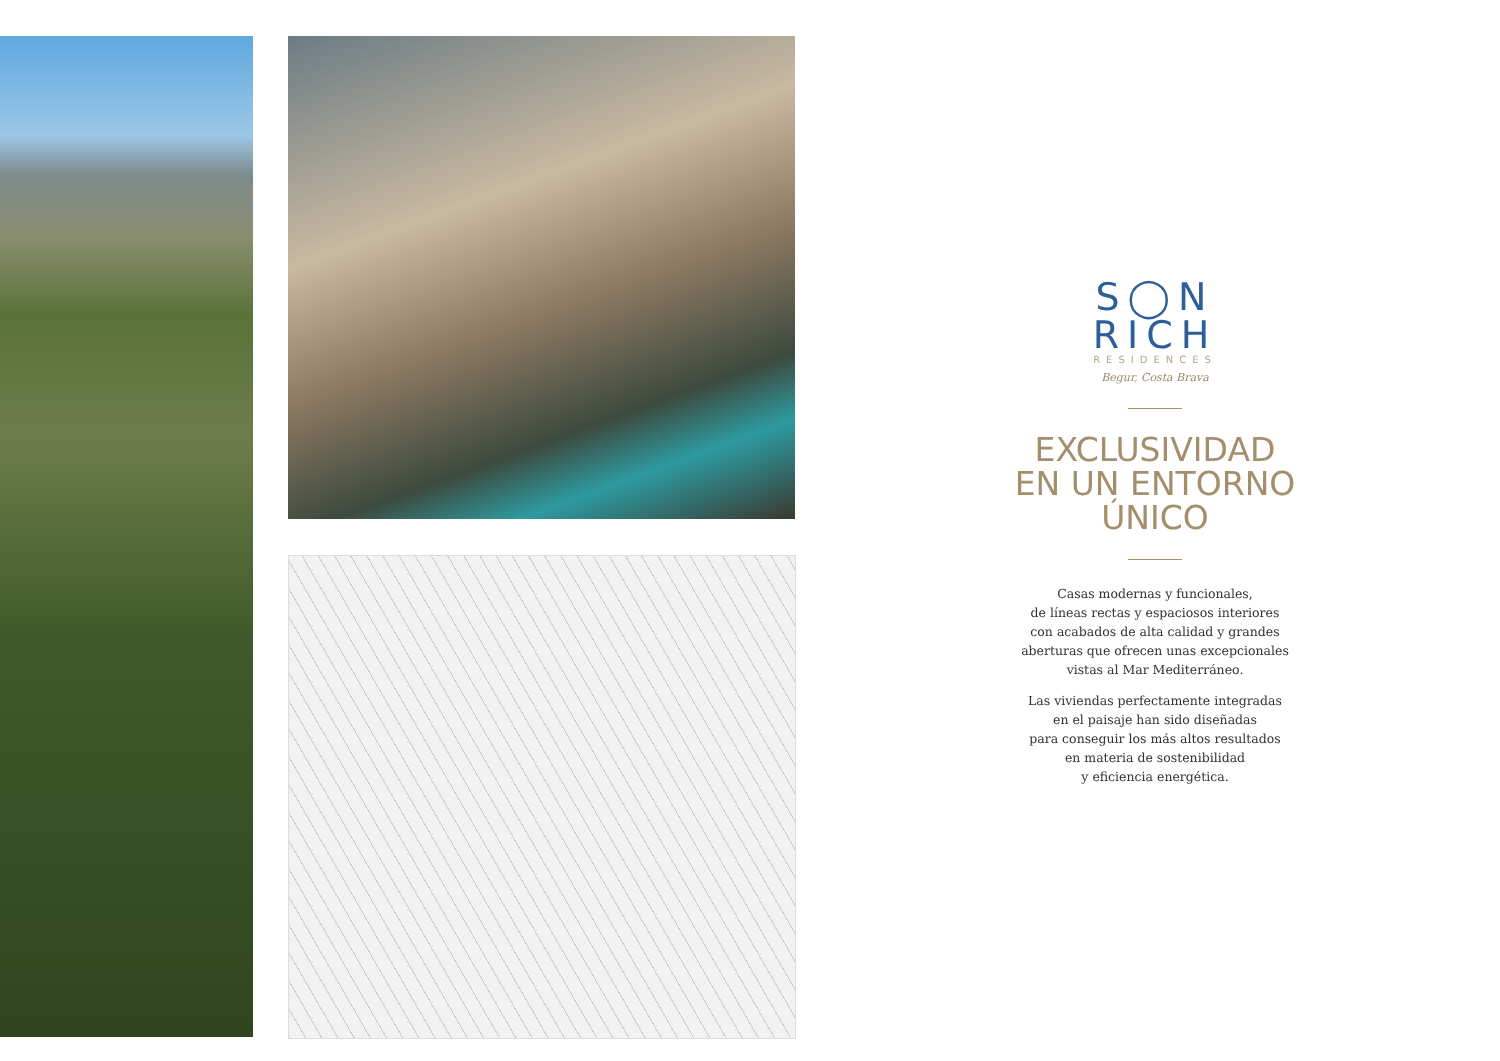S◯N
RICH
RESIDENCES
Begur, Costa Brava
EXCLUSIVIDAD
EN UN ENTORNO
ÚNICO
Casas modernas y funcionales,
de líneas rectas y espaciosos interiores
con acabados de alta calidad y grandes
aberturas que ofrecen unas excepcionales
vistas al Mar Mediterráneo.
Las viviendas perfectamente integradas
en el paisaje han sido diseñadas
para conseguir los más altos resultados
en materia de sostenibilidad
y eficiencia energética.